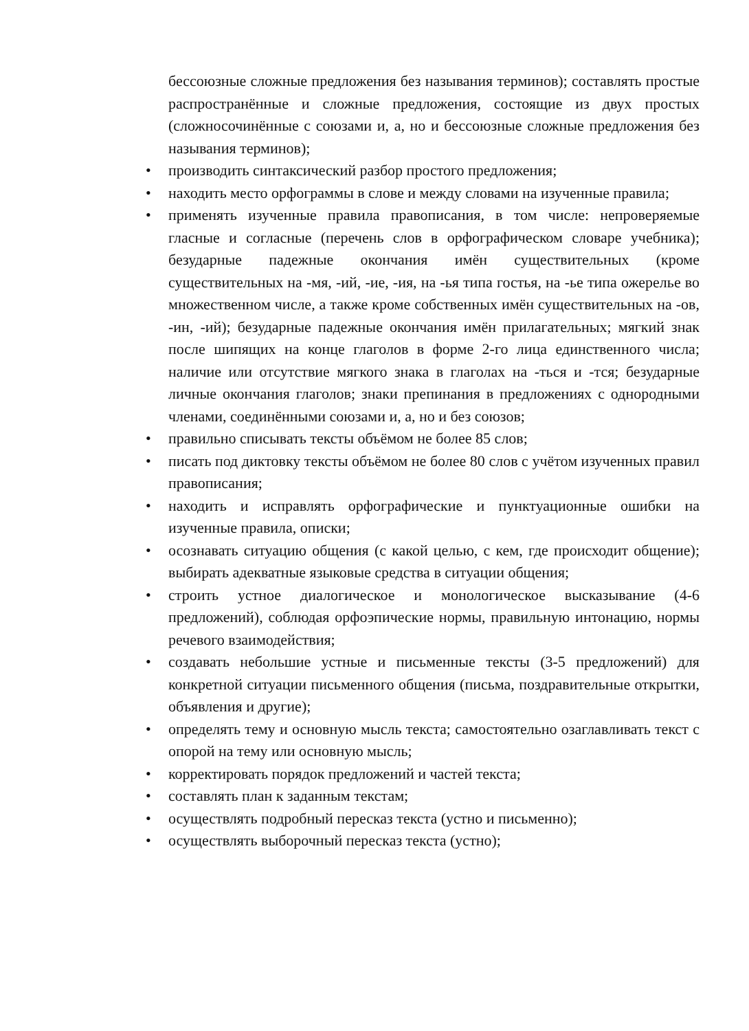бессоюзные сложные предложения без называния терминов); составлять простые распространённые и сложные предложения, состоящие из двух простых (сложносочинённые с союзами и, а, но и бессоюзные сложные предложения без называния терминов);
• производить синтаксический разбор простого предложения;
• находить место орфограммы в слове и между словами на изученные правила;
• применять изученные правила правописания, в том числе: непроверяемые гласные и согласные (перечень слов в орфографическом словаре учебника); безударные падежные окончания имён существительных (кроме существительных на -мя, -ий, -ие, -ия, на -ья типа гостья, на -ье типа ожерелье во множественном числе, а также кроме собственных имён существительных на -ов, -ин, -ий); безударные падежные окончания имён прилагательных; мягкий знак после шипящих на конце глаголов в форме 2-го лица единственного числа; наличие или отсутствие мягкого знака в глаголах на -ться и -тся; безударные личные окончания глаголов; знаки препинания в предложениях с однородными членами, соединёнными союзами и, а, но и без союзов;
• правильно списывать тексты объёмом не более 85 слов;
• писать под диктовку тексты объёмом не более 80 слов с учётом изученных правил правописания;
• находить и исправлять орфографические и пунктуационные ошибки на изученные правила, описки;
• осознавать ситуацию общения (с какой целью, с кем, где происходит общение); выбирать адекватные языковые средства в ситуации общения;
• строить устное диалогическое и монологическое высказывание (4-6 предложений), соблюдая орфоэпические нормы, правильную интонацию, нормы речевого взаимодействия;
• создавать небольшие устные и письменные тексты (3-5 предложений) для конкретной ситуации письменного общения (письма, поздравительные открытки, объявления и другие);
• определять тему и основную мысль текста; самостоятельно озаглавливать текст с опорой на тему или основную мысль;
• корректировать порядок предложений и частей текста;
• составлять план к заданным текстам;
• осуществлять подробный пересказ текста (устно и письменно);
• осуществлять выборочный пересказ текста (устно);